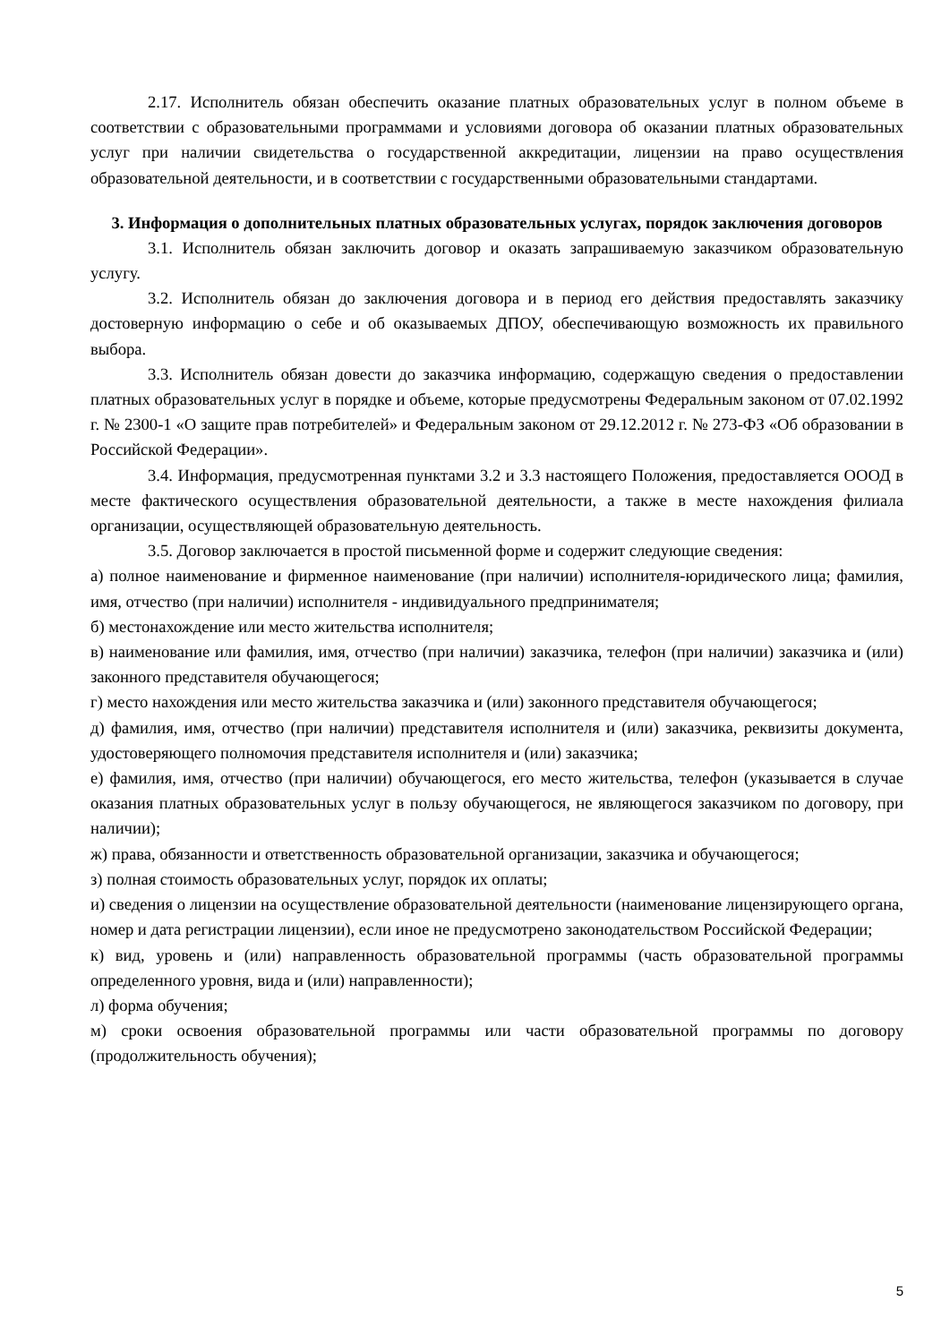2.17. Исполнитель обязан обеспечить оказание платных образовательных услуг в полном объеме в соответствии с образовательными программами и условиями договора об оказании платных образовательных услуг при наличии свидетельства о государственной аккредитации, лицензии на право осуществления образовательной деятельности, и в соответствии с государственными образовательными стандартами.
3. Информация о дополнительных платных образовательных услугах, порядок заключения договоров
3.1. Исполнитель обязан заключить договор и оказать запрашиваемую заказчиком образовательную услугу.
3.2. Исполнитель обязан до заключения договора и в период его действия предоставлять заказчику достоверную информацию о себе и об оказываемых ДПОУ, обеспечивающую возможность их правильного выбора.
3.3. Исполнитель обязан довести до заказчика информацию, содержащую сведения о предоставлении платных образовательных услуг в порядке и объеме, которые предусмотрены Федеральным законом от 07.02.1992 г. № 2300-1 «О защите прав потребителей» и Федеральным законом от 29.12.2012 г. № 273-ФЗ «Об образовании в Российской Федерации».
3.4. Информация, предусмотренная пунктами 3.2 и 3.3 настоящего Положения, предоставляется ОООД в месте фактического осуществления образовательной деятельности, а также в месте нахождения филиала организации, осуществляющей образовательную деятельность.
3.5. Договор заключается в простой письменной форме и содержит следующие сведения:
а) полное наименование и фирменное наименование (при наличии) исполнителя-юридического лица; фамилия, имя, отчество (при наличии) исполнителя - индивидуального предпринимателя;
б) местонахождение или место жительства исполнителя;
в) наименование или фамилия, имя, отчество (при наличии) заказчика, телефон (при наличии) заказчика и (или) законного представителя обучающегося;
г) место нахождения или место жительства заказчика и (или) законного представителя обучающегося;
д) фамилия, имя, отчество (при наличии) представителя исполнителя и (или) заказчика, реквизиты документа, удостоверяющего полномочия представителя исполнителя и (или) заказчика;
е) фамилия, имя, отчество (при наличии) обучающегося, его место жительства, телефон (указывается в случае оказания платных образовательных услуг в пользу обучающегося, не являющегося заказчиком по договору, при наличии);
ж) права, обязанности и ответственность образовательной организации, заказчика и обучающегося;
з) полная стоимость образовательных услуг, порядок их оплаты;
и) сведения о лицензии на осуществление образовательной деятельности (наименование лицензирующего органа, номер и дата регистрации лицензии), если иное не предусмотрено законодательством Российской Федерации;
к) вид, уровень и (или) направленность образовательной программы (часть образовательной программы определенного уровня, вида и (или) направленности);
л) форма обучения;
м) сроки освоения образовательной программы или части образовательной программы по договору (продолжительность обучения);
5